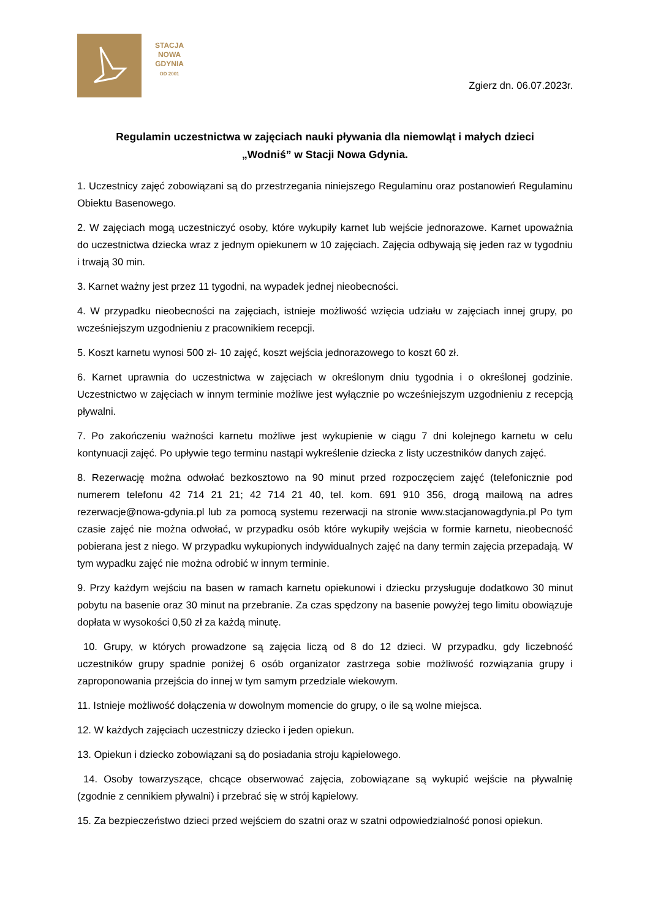STACJA
NOWA
GDYNIA
OD 2001
Zgierz dn. 06.07.2023r.
Regulamin uczestnictwa w zajęciach nauki pływania dla niemowląt i małych dzieci
„Wodniś” w Stacji Nowa Gdynia.
1. Uczestnicy zajęć zobowiązani są do przestrzegania niniejszego Regulaminu oraz postanowień Regulaminu Obiektu Basenowego.
2. W zajęciach mogą uczestniczyć osoby, które wykupiły karnet lub wejście jednorazowe. Karnet upoważnia do uczestnictwa dziecka wraz z jednym opiekunem w 10 zajęciach. Zajęcia odbywają się jeden raz w tygodniu i trwają 30 min.
3. Karnet ważny jest przez 11 tygodni, na wypadek jednej nieobecności.
4. W przypadku nieobecności na zajęciach, istnieje możliwość wzięcia udziału w zajęciach innej grupy, po wcześniejszym uzgodnieniu z pracownikiem recepcji.
5. Koszt karnetu wynosi 500 zł- 10 zajęć, koszt wejścia jednorazowego to koszt 60 zł.
6. Karnet uprawnia do uczestnictwa w zajęciach w określonym dniu tygodnia i o określonej godzinie. Uczestnictwo w zajęciach w innym terminie możliwe jest wyłącznie po wcześniejszym uzgodnieniu z recepcją pływalni.
7. Po zakończeniu ważności karnetu możliwe jest wykupienie w ciągu 7 dni kolejnego karnetu w celu kontynuacji zajęć. Po upływie tego terminu nastąpi wykreślenie dziecka z listy uczestników danych zajęć.
8. Rezerwację można odwołać bezkosztowo na 90 minut przed rozpoczęciem zajęć (telefonicznie pod numerem telefonu 42 714 21 21; 42 714 21 40, tel. kom. 691 910 356, drogą mailową na adres rezerwacje@nowa-gdynia.pl lub za pomocą systemu rezerwacji na stronie www.stacjanowagdynia.pl Po tym czasie zajęć nie można odwołać, w przypadku osób które wykupiły wejścia w formie karnetu, nieobecność pobierana jest z niego. W przypadku wykupionych indywidualnych zajęć na dany termin zajęcia przepadają. W tym wypadku zajęć nie można odrobić w innym terminie.
9. Przy każdym wejściu na basen w ramach karnetu opiekunowi i dziecku przysługuje dodatkowo 30 minut pobytu na basenie oraz 30 minut na przebranie. Za czas spędzony na basenie powyżej tego limitu obowiązuje dopłata w wysokości 0,50 zł za każdą minutę.
10. Grupy, w których prowadzone są zajęcia liczą od 8 do 12 dzieci. W przypadku, gdy liczebność uczestników grupy spadnie poniżej 6 osób organizator zastrzega sobie możliwość rozwiązania grupy i zaproponowania przejścia do innej w tym samym przedziale wiekowym.
11. Istnieje możliwość dołączenia w dowolnym momencie do grupy, o ile są wolne miejsca.
12. W każdych zajęciach uczestniczy dziecko i jeden opiekun.
13. Opiekun i dziecko zobowiązani są do posiadania stroju kąpielowego.
14. Osoby towarzyszące, chcące obserwować zajęcia, zobowiązane są wykupić wejście na pływalnię (zgodnie z cennikiem pływalni) i przebrać się w strój kąpielowy.
15. Za bezpieczeństwo dzieci przed wejściem do szatni oraz w szatni odpowiedzialność ponosi opiekun.